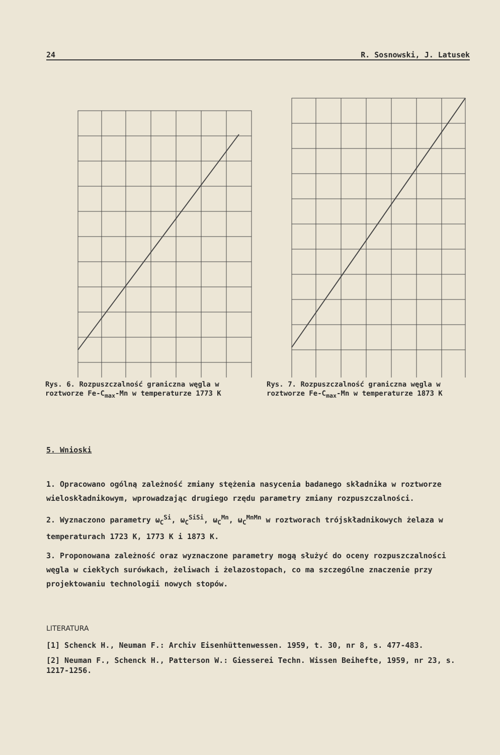24 R. Sosnowski, J. Latusek
Rys. 6. Rozpuszczalność graniczna węgla w roztworze Fe-C<sub>max</sub>-Mn w temperaturze 1773 K
Rys. 7. Rozpuszczalność graniczna węgla w roztworze Fe-C<sub>max</sub>-Mn w temperaturze 1873 K
5. Wnioski
1. Opracowano ogólną zależność zmiany stężenia nasycenia badanego składnika w roztworze wieloskładnikowym, wprowadzając drugiego rzędu parametry zmiany rozpuszczalności.
2. Wyznaczono parametry ω<sub>C</sub><sup>Si</sup>, ω<sub>C</sub><sup>SiSi</sup>, ω<sub>C</sub><sup>Mn</sup>, ω<sub>C</sub><sup>MnMn</sup> w roztworach trójskładnikowych żelaza w temperaturach 1723 K, 1773 K i 1873 K.
3. Proponowana zależność oraz wyznaczone parametry mogą służyć do oceny rozpuszczalności węgla w ciekłych surówkach, żeliwach i żelazostopach, co ma szczególne znaczenie przy projektowaniu technologii nowych stopów.
LITERATURA
[1] Schenck H., Neuman F.: Archiv Eisenhüttenwessen. 1959, t. 30, nr 8, s. 477-483.
[2] Neuman F., Schenck H., Patterson W.: Giesserei Techn. Wissen Beihefte, 1959, nr 23, s. 1217-1256.